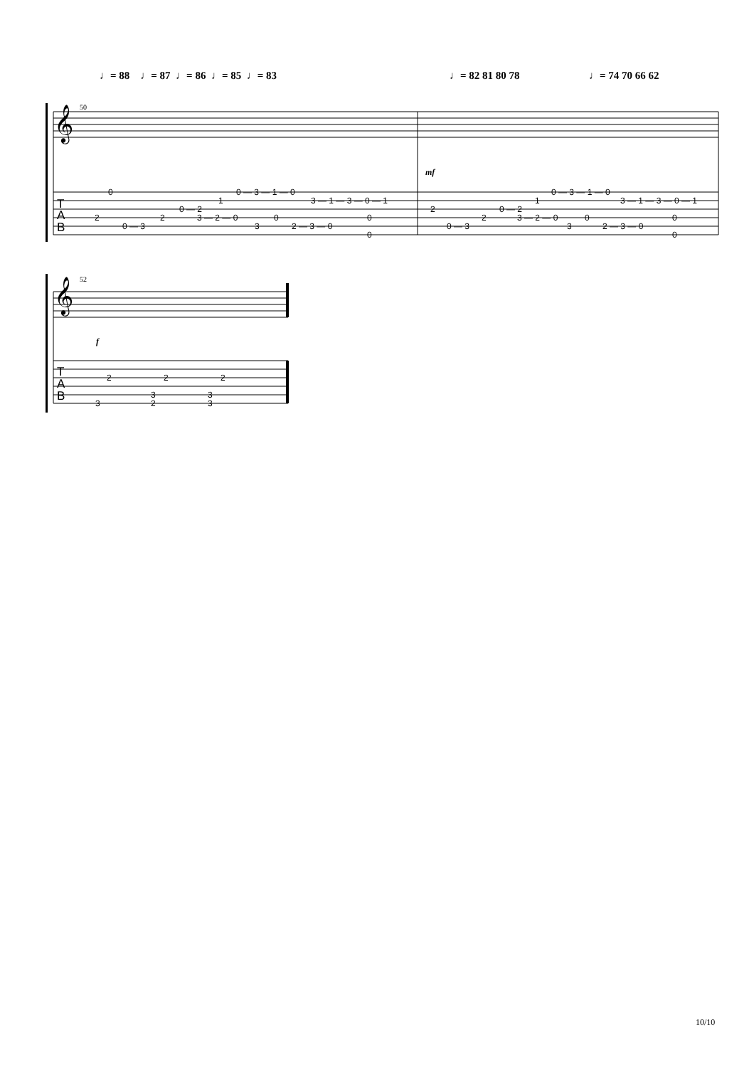♩= 88 ♩= 87 ♩= 86 ♩= 85 ♩= 83
♩= 82 81 80 78 ♩= 74 70 66 62
50
52
𝄞
𝄞
T
A
B
T
A
B
mf
f
0
1
0 — 3 — 1 — 0
3 — 1 — 3 — 0 — 1
0 — 2
2
2
3 — 2 — 0
0
0
0 — 3
3
2 — 3 — 0
0
2
1
0 — 3 — 1 — 0
3 — 1 — 3 — 0 — 1
0 — 2
2
3 — 2 — 0
0
0
0 — 3
3
2 — 3 — 0
0
2
2
2
3
3
2
3
3
10/10